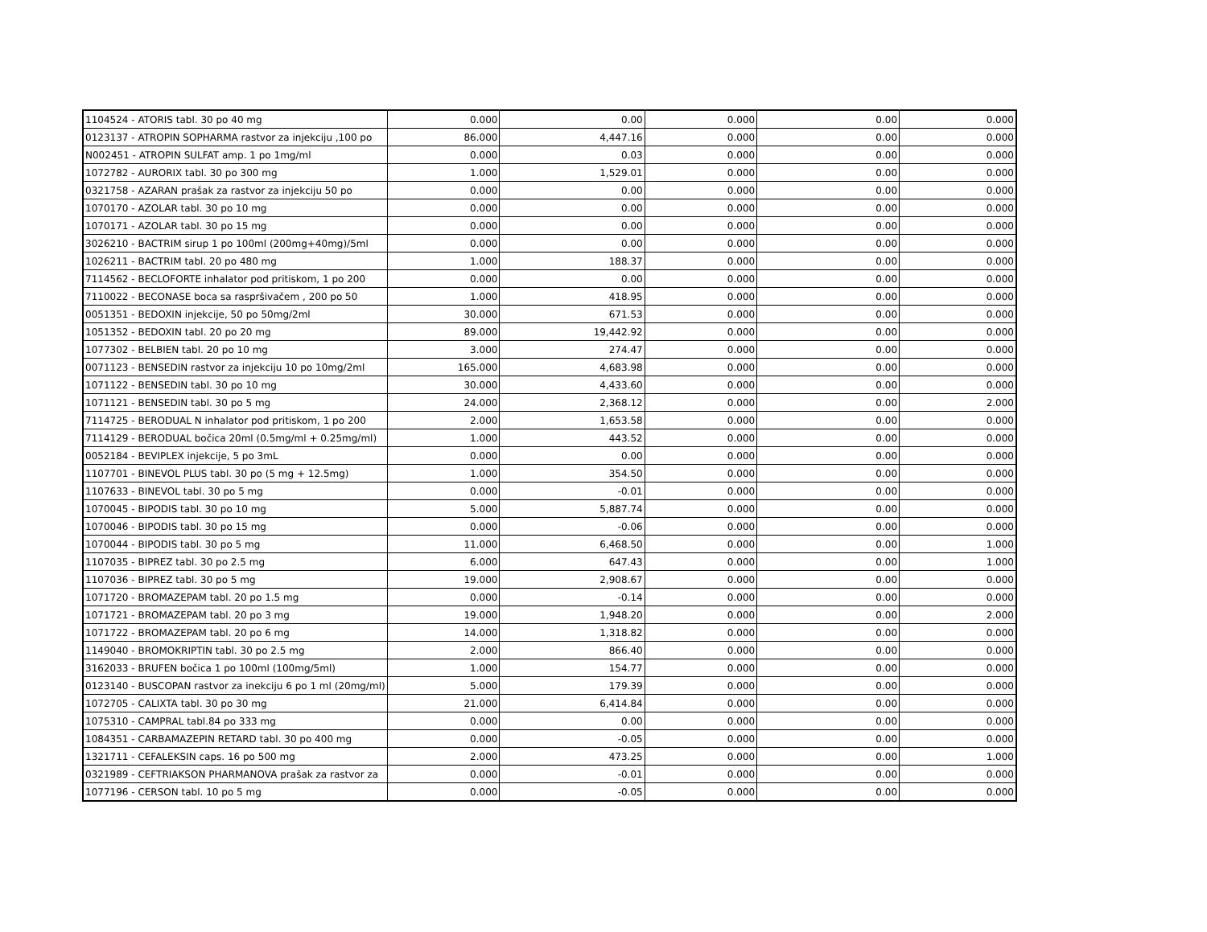| 1104524 - ATORIS tabl. 30 po 40 mg | 0.000 | 0.00 | 0.000 | 0.00 | 0.000 |
| 0123137 - ATROPIN SOPHARMA rastvor za injekciju ,100 po | 86.000 | 4,447.16 | 0.000 | 0.00 | 0.000 |
| N002451 - ATROPIN SULFAT amp. 1 po 1mg/ml | 0.000 | 0.03 | 0.000 | 0.00 | 0.000 |
| 1072782 - AURORIX tabl. 30 po 300 mg | 1.000 | 1,529.01 | 0.000 | 0.00 | 0.000 |
| 0321758 - AZARAN prašak za rastvor za injekciju 50 po | 0.000 | 0.00 | 0.000 | 0.00 | 0.000 |
| 1070170 - AZOLAR tabl. 30 po 10 mg | 0.000 | 0.00 | 0.000 | 0.00 | 0.000 |
| 1070171 - AZOLAR tabl. 30 po 15 mg | 0.000 | 0.00 | 0.000 | 0.00 | 0.000 |
| 3026210 - BACTRIM sirup 1 po 100ml (200mg+40mg)/5ml | 0.000 | 0.00 | 0.000 | 0.00 | 0.000 |
| 1026211 - BACTRIM tabl. 20 po 480 mg | 1.000 | 188.37 | 0.000 | 0.00 | 0.000 |
| 7114562 - BECLOFORTE inhalator pod pritiskom, 1 po 200 | 0.000 | 0.00 | 0.000 | 0.00 | 0.000 |
| 7110022 - BECONASE boca sa raspršivačem , 200 po 50 | 1.000 | 418.95 | 0.000 | 0.00 | 0.000 |
| 0051351 - BEDOXIN injekcije, 50 po 50mg/2ml | 30.000 | 671.53 | 0.000 | 0.00 | 0.000 |
| 1051352 - BEDOXIN tabl. 20 po 20 mg | 89.000 | 19,442.92 | 0.000 | 0.00 | 0.000 |
| 1077302 - BELBIEN tabl. 20 po 10 mg | 3.000 | 274.47 | 0.000 | 0.00 | 0.000 |
| 0071123 - BENSEDIN rastvor za injekciju 10 po 10mg/2ml | 165.000 | 4,683.98 | 0.000 | 0.00 | 0.000 |
| 1071122 - BENSEDIN tabl. 30 po 10 mg | 30.000 | 4,433.60 | 0.000 | 0.00 | 0.000 |
| 1071121 - BENSEDIN tabl. 30 po 5 mg | 24.000 | 2,368.12 | 0.000 | 0.00 | 2.000 |
| 7114725 - BERODUAL N inhalator pod pritiskom, 1 po 200 | 2.000 | 1,653.58 | 0.000 | 0.00 | 0.000 |
| 7114129 - BERODUAL bočica 20ml (0.5mg/ml + 0.25mg/ml) | 1.000 | 443.52 | 0.000 | 0.00 | 0.000 |
| 0052184 - BEVIPLEX injekcije, 5 po 3mL | 0.000 | 0.00 | 0.000 | 0.00 | 0.000 |
| 1107701 - BINEVOL PLUS tabl. 30 po (5 mg + 12.5mg) | 1.000 | 354.50 | 0.000 | 0.00 | 0.000 |
| 1107633 - BINEVOL tabl. 30 po 5 mg | 0.000 | -0.01 | 0.000 | 0.00 | 0.000 |
| 1070045 - BIPODIS tabl. 30 po 10 mg | 5.000 | 5,887.74 | 0.000 | 0.00 | 0.000 |
| 1070046 - BIPODIS tabl. 30 po 15 mg | 0.000 | -0.06 | 0.000 | 0.00 | 0.000 |
| 1070044 - BIPODIS tabl. 30 po 5 mg | 11.000 | 6,468.50 | 0.000 | 0.00 | 1.000 |
| 1107035 - BIPREZ tabl. 30 po 2.5 mg | 6.000 | 647.43 | 0.000 | 0.00 | 1.000 |
| 1107036 - BIPREZ tabl. 30 po 5 mg | 19.000 | 2,908.67 | 0.000 | 0.00 | 0.000 |
| 1071720 - BROMAZEPAM tabl. 20 po 1.5 mg | 0.000 | -0.14 | 0.000 | 0.00 | 0.000 |
| 1071721 - BROMAZEPAM tabl. 20 po 3 mg | 19.000 | 1,948.20 | 0.000 | 0.00 | 2.000 |
| 1071722 - BROMAZEPAM tabl. 20 po 6 mg | 14.000 | 1,318.82 | 0.000 | 0.00 | 0.000 |
| 1149040 - BROMOKRIPTIN tabl. 30 po 2.5 mg | 2.000 | 866.40 | 0.000 | 0.00 | 0.000 |
| 3162033 - BRUFEN bočica 1 po 100ml (100mg/5ml) | 1.000 | 154.77 | 0.000 | 0.00 | 0.000 |
| 0123140 - BUSCOPAN rastvor za inekciju 6 po 1 ml (20mg/ml) | 5.000 | 179.39 | 0.000 | 0.00 | 0.000 |
| 1072705 - CALIXTA tabl. 30 po 30 mg | 21.000 | 6,414.84 | 0.000 | 0.00 | 0.000 |
| 1075310 - CAMPRAL tabl.84 po 333 mg | 0.000 | 0.00 | 0.000 | 0.00 | 0.000 |
| 1084351 - CARBAMAZEPIN RETARD tabl. 30 po 400 mg | 0.000 | -0.05 | 0.000 | 0.00 | 0.000 |
| 1321711 - CEFALEKSIN caps. 16 po 500 mg | 2.000 | 473.25 | 0.000 | 0.00 | 1.000 |
| 0321989 - CEFTRIAKSON PHARMANOVA prašak za rastvor za | 0.000 | -0.01 | 0.000 | 0.00 | 0.000 |
| 1077196 - CERSON tabl. 10 po 5 mg | 0.000 | -0.05 | 0.000 | 0.00 | 0.000 |